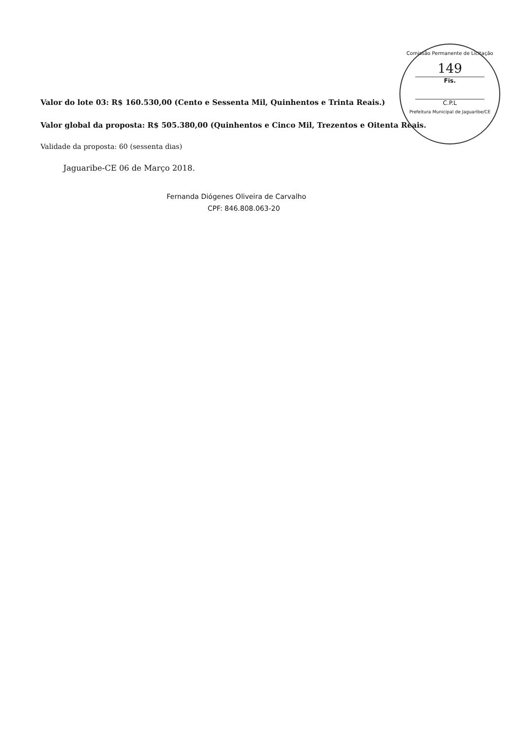Comissão Permanente de Licitação
149
Fis.
C.P.L
Prefeitura Municipal de Jaguaribe/CE
Valor do lote 03: R$ 160.530,00 (Cento e Sessenta Mil, Quinhentos e Trinta Reais.)
Valor global da proposta: R$ 505.380,00 (Quinhentos e Cinco Mil, Trezentos e Oitenta Reais.
Validade da proposta: 60 (sessenta dias)
Jaguaribe-CE 06 de Março 2018.
Fernanda Diógenes Oliveira de Carvalho
CPF: 846.808.063-20